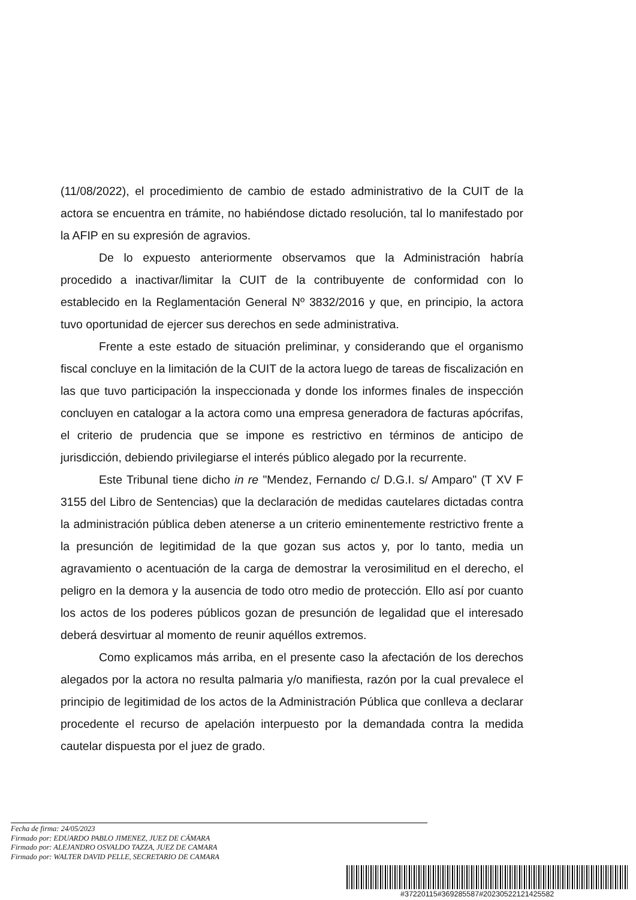(11/08/2022), el procedimiento de cambio de estado administrativo de la CUIT de la actora se encuentra en trámite, no habiéndose dictado resolución, tal lo manifestado por la AFIP en su expresión de agravios.
De lo expuesto anteriormente observamos que la Administración habría procedido a inactivar/limitar la CUIT de la contribuyente de conformidad con lo establecido en la Reglamentación General Nº 3832/2016 y que, en principio, la actora tuvo oportunidad de ejercer sus derechos en sede administrativa.
Frente a este estado de situación preliminar, y considerando que el organismo fiscal concluye en la limitación de la CUIT de la actora luego de tareas de fiscalización en las que tuvo participación la inspeccionada y donde los informes finales de inspección concluyen en catalogar a la actora como una empresa generadora de facturas apócrifas, el criterio de prudencia que se impone es restrictivo en términos de anticipo de jurisdicción, debiendo privilegiarse el interés público alegado por la recurrente.
Este Tribunal tiene dicho in re "Mendez, Fernando c/ D.G.I. s/ Amparo" (T XV F 3155 del Libro de Sentencias) que la declaración de medidas cautelares dictadas contra la administración pública deben atenerse a un criterio eminentemente restrictivo frente a la presunción de legitimidad de la que gozan sus actos y, por lo tanto, media un agravamiento o acentuación de la carga de demostrar la verosimilitud en el derecho, el peligro en la demora y la ausencia de todo otro medio de protección. Ello así por cuanto los actos de los poderes públicos gozan de presunción de legalidad que el interesado deberá desvirtuar al momento de reunir aquéllos extremos.
Como explicamos más arriba, en el presente caso la afectación de los derechos alegados por la actora no resulta palmaria y/o manifiesta, razón por la cual prevalece el principio de legitimidad de los actos de la Administración Pública que conlleva a declarar procedente el recurso de apelación interpuesto por la demandada contra la medida cautelar dispuesta por el juez de grado.
Fecha de firma: 24/05/2023
Firmado por: EDUARDO PABLO JIMENEZ, JUEZ DE CÁMARA
Firmado por: ALEJANDRO OSVALDO TAZZA, JUEZ DE CAMARA
Firmado por: WALTER DAVID PELLE, SECRETARIO DE CAMARA
#37220115#369285587#20230522121425582